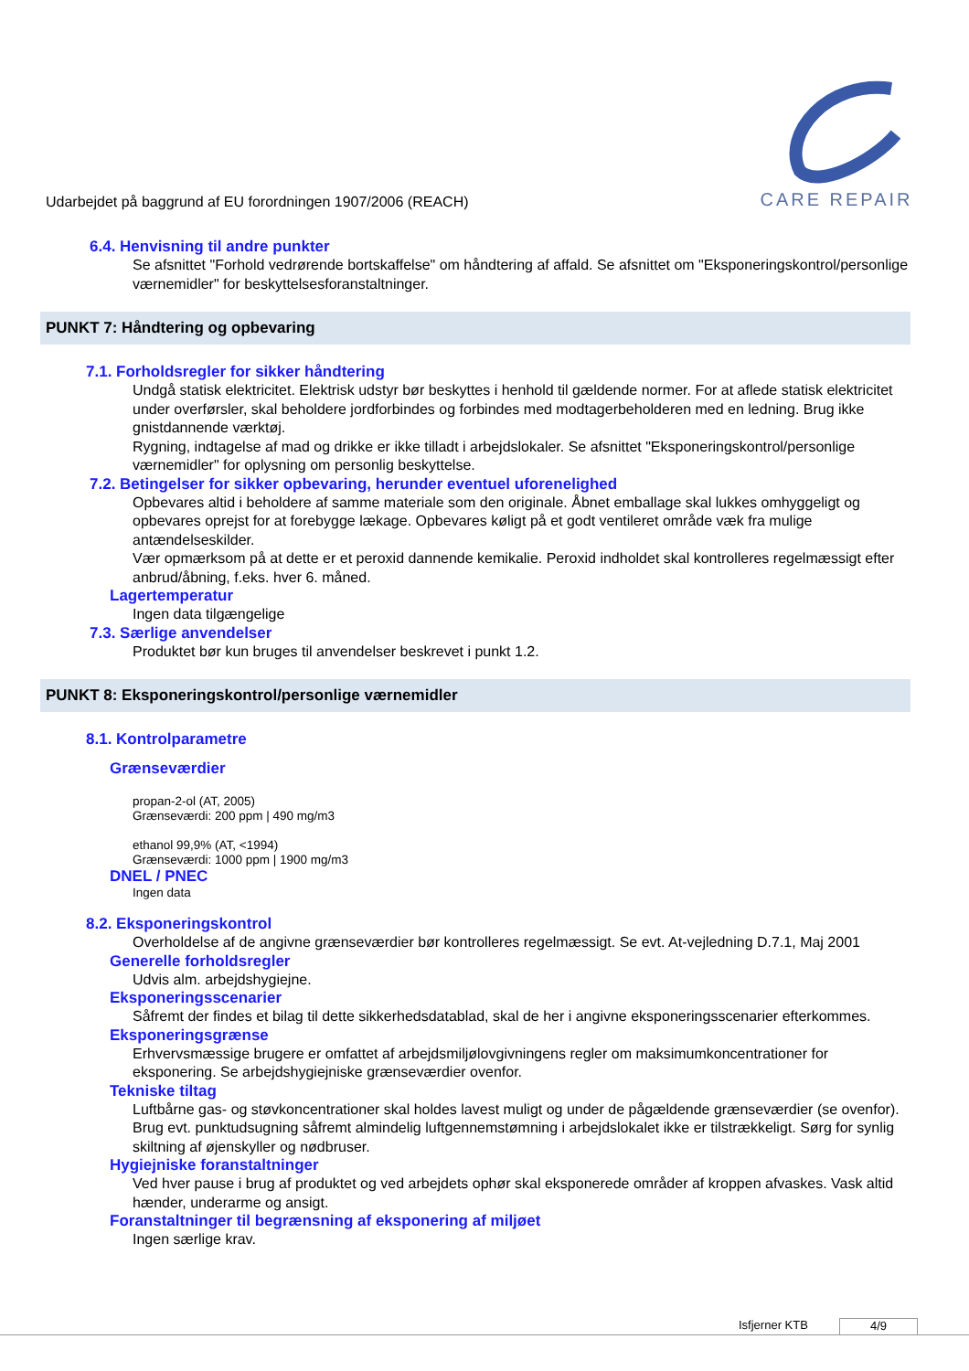Udarbejdet på baggrund af EU forordningen 1907/2006 (REACH)
CARE REPAIR
6.4. Henvisning til andre punkter
Se afsnittet "Forhold vedrørende bortskaffelse" om håndtering af affald. Se afsnittet om "Eksponeringskontrol/personlige værnemidler" for beskyttelsesforanstaltninger.
PUNKT 7: Håndtering og opbevaring
7.1. Forholdsregler for sikker håndtering
Undgå statisk elektricitet. Elektrisk udstyr bør beskyttes i henhold til gældende normer. For at aflede statisk elektricitet under overførsler, skal beholdere jordforbindes og forbindes med modtagerbeholderen med en ledning. Brug ikke gnistdannende værktøj.
Rygning, indtagelse af mad og drikke er ikke tilladt i arbejdslokaler. Se afsnittet "Eksponeringskontrol/personlige værnemidler" for oplysning om personlig beskyttelse.
7.2. Betingelser for sikker opbevaring, herunder eventuel uforenelighed
Opbevares altid i beholdere af samme materiale som den originale. Åbnet emballage skal lukkes omhyggeligt og opbevares oprejst for at forebygge lækage. Opbevares køligt på et godt ventileret område væk fra mulige antændelseskilder.
Vær opmærksom på at dette er et peroxid dannende kemikalie. Peroxid indholdet skal kontrolleres regelmæssigt efter anbrud/åbning, f.eks. hver 6. måned.
Lagertemperatur
Ingen data tilgængelige
7.3. Særlige anvendelser
Produktet bør kun bruges til anvendelser beskrevet i punkt 1.2.
PUNKT 8: Eksponeringskontrol/personlige værnemidler
8.1. Kontrolparametre
Grænseværdier
propan-2-ol (AT, 2005)
Grænseværdi: 200 ppm | 490 mg/m3
ethanol 99,9% (AT, <1994)
Grænseværdi: 1000 ppm | 1900 mg/m3
DNEL / PNEC
Ingen data
8.2. Eksponeringskontrol
Overholdelse af de angivne grænseværdier bør kontrolleres regelmæssigt. Se evt. At-vejledning D.7.1, Maj 2001
Generelle forholdsregler
Udvis alm. arbejdshygiejne.
Eksponeringsscenarier
Såfremt der findes et bilag til dette sikkerhedsdatablad, skal de her i angivne eksponeringsscenarier efterkommes.
Eksponeringsgrænse
Erhvervsmæssige brugere er omfattet af arbejdsmiljølovgivningens regler om maksimumkoncentrationer for eksponering. Se arbejdshygiejniske grænseværdier ovenfor.
Tekniske tiltag
Luftbårne gas- og støvkoncentrationer skal holdes lavest muligt og under de pågældende grænseværdier (se ovenfor). Brug evt. punktudsugning såfremt almindelig luftgennemstømning i arbejdslokalet ikke er tilstrækkeligt. Sørg for synlig skiltning af øjenskyller og nødbruser.
Hygiejniske foranstaltninger
Ved hver pause i brug af produktet og ved arbejdets ophør skal eksponerede områder af kroppen afvaskes. Vask altid hænder, underarme og ansigt.
Foranstaltninger til begrænsning af eksponering af miljøet
Ingen særlige krav.
Isfjerner KTB 4/9